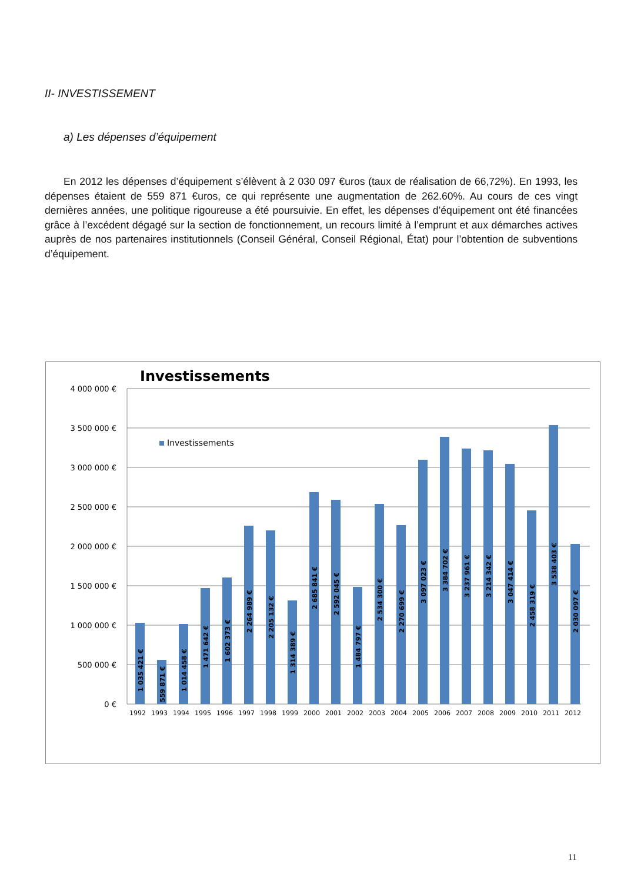II- INVESTISSEMENT
a) Les dépenses d’équipement
En 2012 les dépenses d’équipement s’élèvent à 2 030 097 €uros (taux de réalisation de 66,72%). En 1993, les dépenses étaient de 559 871 €uros, ce qui représente une augmentation de 262.60%. Au cours de ces vingt dernières années, une politique rigoureuse a été poursuivie. En effet, les dépenses d’équipement ont été financées grâce à l’excédent dégagé sur la section de fonctionnement, un recours limité à l’emprunt et aux démarches actives auprès de nos partenaires institutionnels (Conseil Général, Conseil Régional, État) pour l’obtention de subventions d’équipement.
Investissements
4 000 000 €
3 500 000 €
3 000 000 €
2 500 000 €
2 000 000 €
1 500 000 €
1 000 000 €
500 000 €
0 €
Investissements
1992
1993
1994
1995
1996
1997
1998
1999
2000
2001
2002
2003
2004
2005
2006
2007
2008
2009
2010
2011
2012
1 035 421 €
559 871 €
1 014 458 €
1 471 642 €
1 602 373 €
2 264 989 €
2 205 132 €
1 314 389 €
2 685 841 €
2 592 045 €
1 484 797 €
2 534 300 €
2 270 699 €
3 097 023 €
3 384 702 €
3 237 961 €
3 214 342 €
3 047 414 €
2 458 319 €
3 538 403 €
2 030 097 €
11